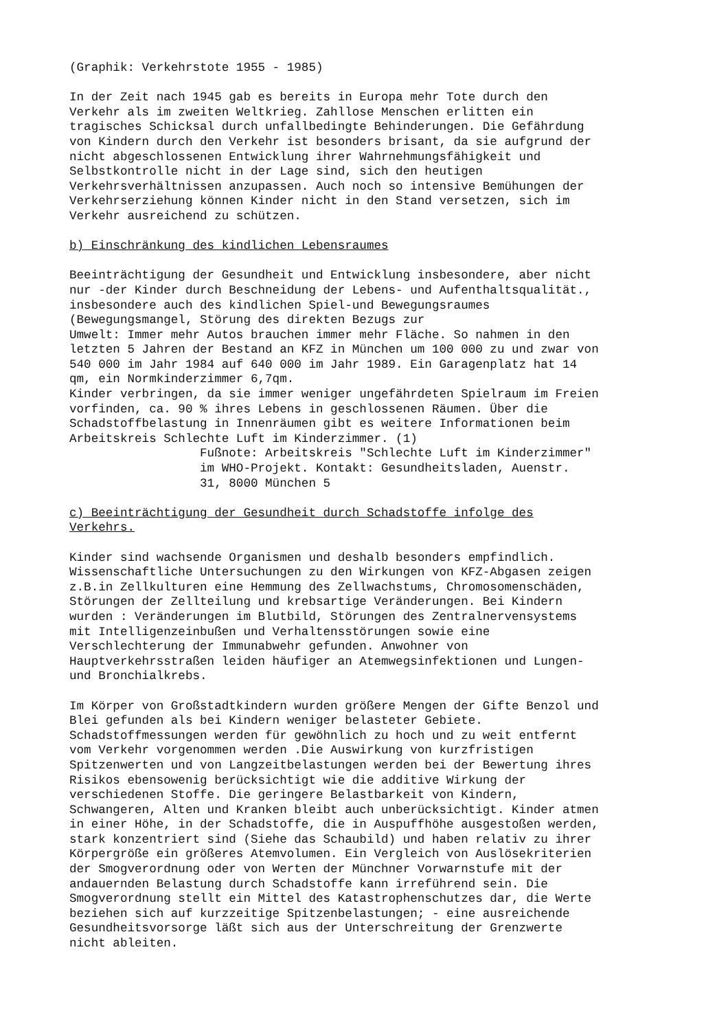(Graphik: Verkehrstote 1955 - 1985) In der Zeit nach 1945 gab es bereits in Europa mehr Tote durch den Verkehr als im zweiten Weltkrieg. Zahllose Menschen erlitten ein tragisches Schicksal durch unfallbedingte Behinderungen. Die Gefährdung von Kindern durch den Verkehr ist besonders brisant, da sie aufgrund der nicht abgeschlossenen Entwicklung ihrer Wahrnehmungsfähigkeit und Selbstkontrolle nicht in der Lage sind, sich den heutigen Verkehrsverhältnissen anzupassen. Auch noch so intensive Bemühungen der Verkehrserziehung können Kinder nicht in den Stand versetzen, sich im Verkehr ausreichend zu schützen. b) Einschränkung des kindlichen Lebensraumes Beeinträchtigung der Gesundheit und Entwicklung insbesondere, aber nicht nur -der Kinder durch Beschneidung der Lebens- und Aufenthaltsqualität., insbesondere auch des kindlichen Spiel-und Bewegungsraumes (Bewegungsmangel, Störung des direkten Bezugs zur Umwelt: Immer mehr Autos brauchen immer mehr Fläche. So nahmen in den letzten 5 Jahren der Bestand an KFZ in München um 100 000 zu und zwar von 540 000 im Jahr 1984 auf 640 000 im Jahr 1989. Ein Garagenplatz hat 14 qm, ein Normkinderzimmer 6,7qm. Kinder verbringen, da sie immer weniger ungefährdeten Spielraum im Freien vorfinden, ca. 90 % ihres Lebens in geschlossenen Räumen. Über die Schadstoffbelastung in Innenräumen gibt es weitere Informationen beim Arbeitskreis Schlechte Luft im Kinderzimmer. (1) Fußnote: Arbeitskreis "Schlechte Luft im Kinderzimmer" im WHO-Projekt. Kontakt: Gesundheitsladen, Auenstr. 31, 8000 München 5 c) Beeinträchtigung der Gesundheit durch Schadstoffe infolge des Verkehrs. Kinder sind wachsende Organismen und deshalb besonders empfindlich. Wissenschaftliche Untersuchungen zu den Wirkungen von KFZ-Abgasen zeigen z.B.in Zellkulturen eine Hemmung des Zellwachstums, Chromosomenschäden, Störungen der Zellteilung und krebsartige Veränderungen. Bei Kindern wurden : Veränderungen im Blutbild, Störungen des Zentralnervensystems mit Intelligenzeinbußen und Verhaltensstörungen sowie eine Verschlechterung der Immunabwehr gefunden. Anwohner von Hauptverkehrsstraßen leiden häufiger an Atemwegsinfektionen und Lungen- und Bronchialkrebs. Im Körper von Großstadtkindern wurden größere Mengen der Gifte Benzol und Blei gefunden als bei Kindern weniger belasteter Gebiete. Schadstoffmessungen werden für gewöhnlich zu hoch und zu weit entfernt vom Verkehr vorgenommen werden .Die Auswirkung von kurzfristigen Spitzenwerten und von Langzeitbelastungen werden bei der Bewertung ihres Risikos ebensowenig berücksichtigt wie die additive Wirkung der verschiedenen Stoffe. Die geringere Belastbarkeit von Kindern, Schwangeren, Alten und Kranken bleibt auch unberücksichtigt. Kinder atmen in einer Höhe, in der Schadstoffe, die in Auspuffhöhe ausgestoßen werden, stark konzentriert sind (Siehe das Schaubild) und haben relativ zu ihrer Körpergröße ein größeres Atemvolumen. Ein Vergleich von Auslösekriterien der Smogverordnung oder von Werten der Münchner Vorwarnstufe mit der andauernden Belastung durch Schadstoffe kann irreführend sein. Die Smogverordnung stellt ein Mittel des Katastrophenschutzes dar, die Werte beziehen sich auf kurzzeitige Spitzenbelastungen; - eine ausreichende Gesundheitsvorsorge läßt sich aus der Unterschreitung der Grenzwerte nicht ableiten.